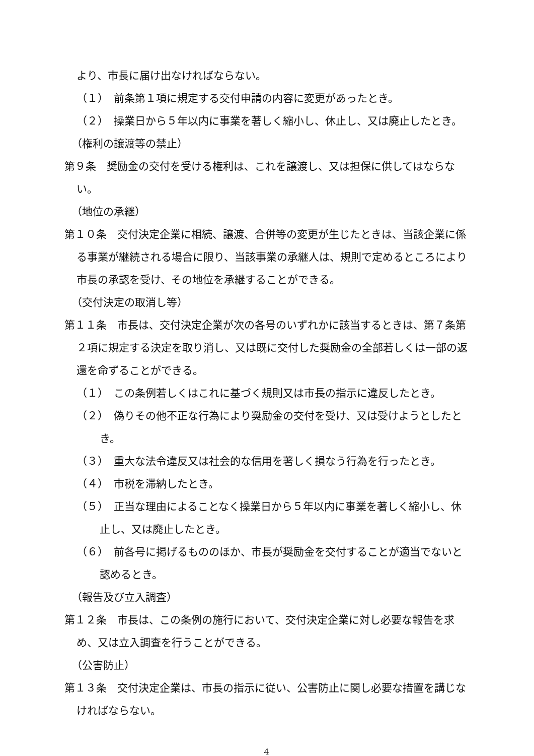より、市長に届け出なければならない。
（１）　前条第１項に規定する交付申請の内容に変更があったとき。
（２）　操業日から５年以内に事業を著しく縮小し、休止し、又は廃止したとき。
（権利の譲渡等の禁止）
第９条　奨励金の交付を受ける権利は、これを譲渡し、又は担保に供してはならない。
（地位の承継）
第１０条　交付決定企業に相続、譲渡、合併等の変更が生じたときは、当該企業に係る事業が継続される場合に限り、当該事業の承継人は、規則で定めるところにより市長の承認を受け、その地位を承継することができる。
（交付決定の取消し等）
第１１条　市長は、交付決定企業が次の各号のいずれかに該当するときは、第７条第２項に規定する決定を取り消し、又は既に交付した奨励金の全部若しくは一部の返還を命ずることができる。
（１）　この条例若しくはこれに基づく規則又は市長の指示に違反したとき。
（２）　偽りその他不正な行為により奨励金の交付を受け、又は受けようとしたとき。
（３）　重大な法令違反又は社会的な信用を著しく損なう行為を行ったとき。
（４）　市税を滞納したとき。
（５）　正当な理由によることなく操業日から５年以内に事業を著しく縮小し、休止し、又は廃止したとき。
（６）　前各号に掲げるもののほか、市長が奨励金を交付することが適当でないと認めるとき。
（報告及び立入調査）
第１２条　市長は、この条例の施行において、交付決定企業に対し必要な報告を求め、又は立入調査を行うことができる。
（公害防止）
第１３条　交付決定企業は、市長の指示に従い、公害防止に関し必要な措置を講じなければならない。
4